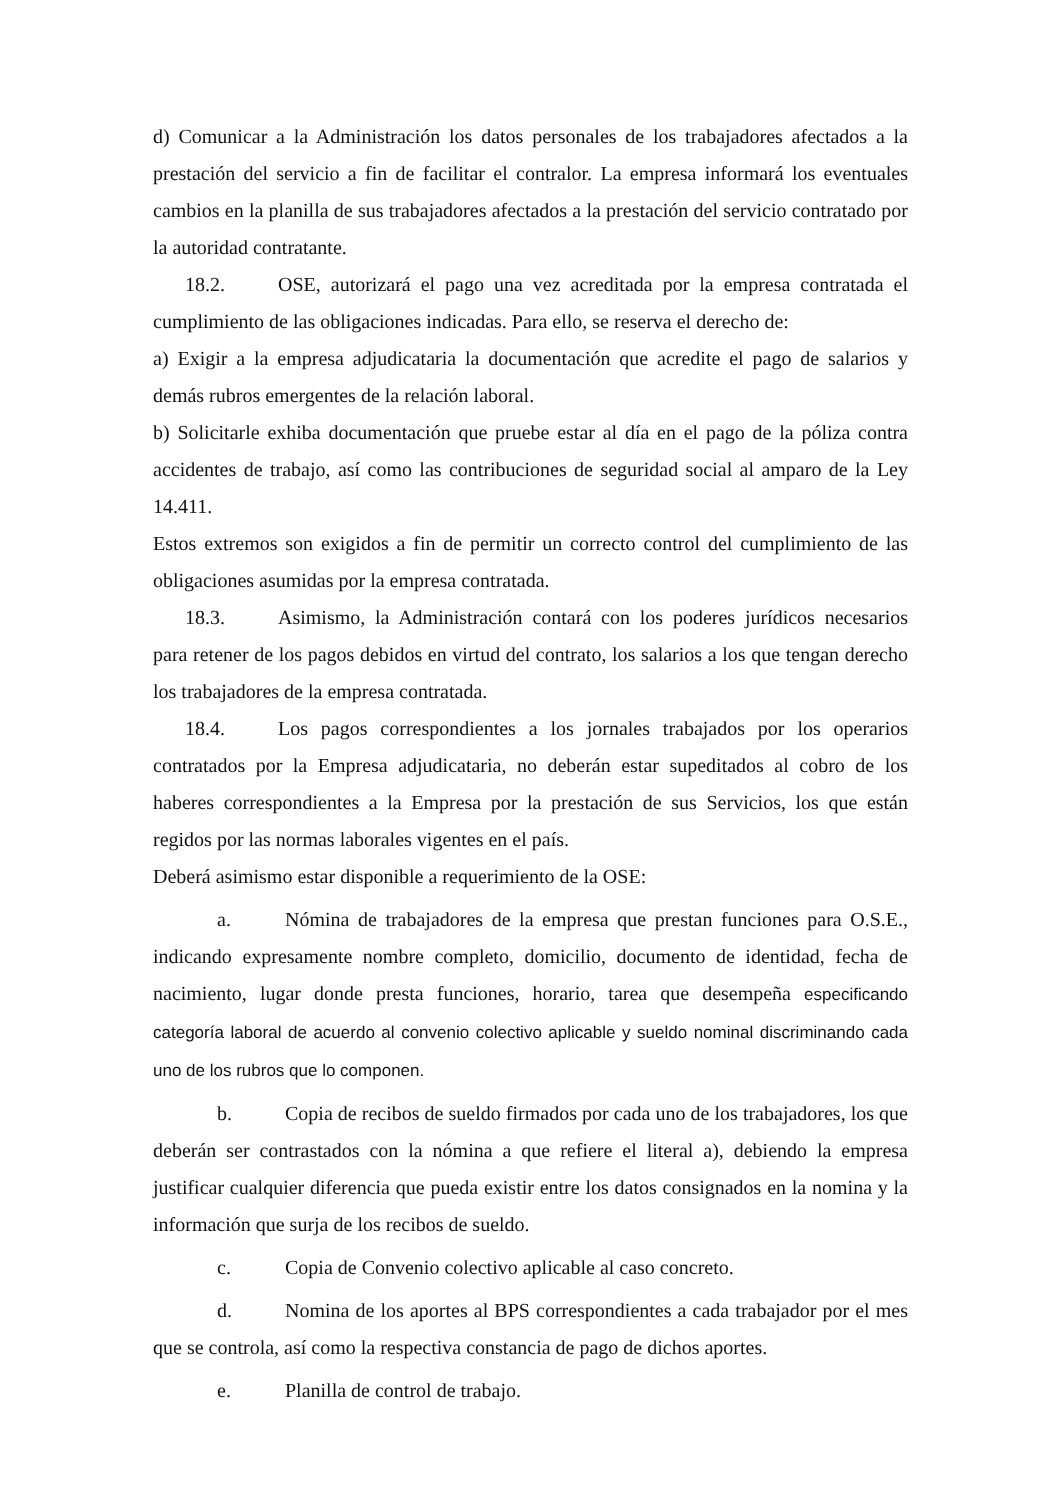d) Comunicar a la Administración los datos personales de los trabajadores afectados a la prestación del servicio a fin de facilitar el contralor. La empresa informará los eventuales cambios en la planilla de sus trabajadores afectados a la prestación del servicio contratado por la autoridad contratante.
18.2. OSE, autorizará el pago una vez acreditada por la empresa contratada el cumplimiento de las obligaciones indicadas. Para ello, se reserva el derecho de:
a) Exigir a la empresa adjudicataria la documentación que acredite el pago de salarios y demás rubros emergentes de la relación laboral.
b) Solicitarle exhiba documentación que pruebe estar al día en el pago de la póliza contra accidentes de trabajo, así como las contribuciones de seguridad social al amparo de la Ley 14.411.
Estos extremos son exigidos a fin de permitir un correcto control del cumplimiento de las obligaciones asumidas por la empresa contratada.
18.3. Asimismo, la Administración contará con los poderes jurídicos necesarios para retener de los pagos debidos en virtud del contrato, los salarios a los que tengan derecho los trabajadores de la empresa contratada.
18.4. Los pagos correspondientes a los jornales trabajados por los operarios contratados por la Empresa adjudicataria, no deberán estar supeditados al cobro de los haberes correspondientes a la Empresa por la prestación de sus Servicios, los que están regidos por las normas laborales vigentes en el país.
Deberá asimismo estar disponible a requerimiento de la OSE:
a. Nómina de trabajadores de la empresa que prestan funciones para O.S.E., indicando expresamente nombre completo, domicilio, documento de identidad, fecha de nacimiento, lugar donde presta funciones, horario, tarea que desempeña especificando categoría laboral de acuerdo al convenio colectivo aplicable y sueldo nominal discriminando cada uno de los rubros que lo componen.
b. Copia de recibos de sueldo firmados por cada uno de los trabajadores, los que deberán ser contrastados con la nómina a que refiere el literal a), debiendo la empresa justificar cualquier diferencia que pueda existir entre los datos consignados en la nomina y la información que surja de los recibos de sueldo.
c. Copia de Convenio colectivo aplicable al caso concreto.
d. Nomina de los aportes al BPS correspondientes a cada trabajador por el mes que se controla, así como la respectiva constancia de pago de dichos aportes.
e. Planilla de control de trabajo.